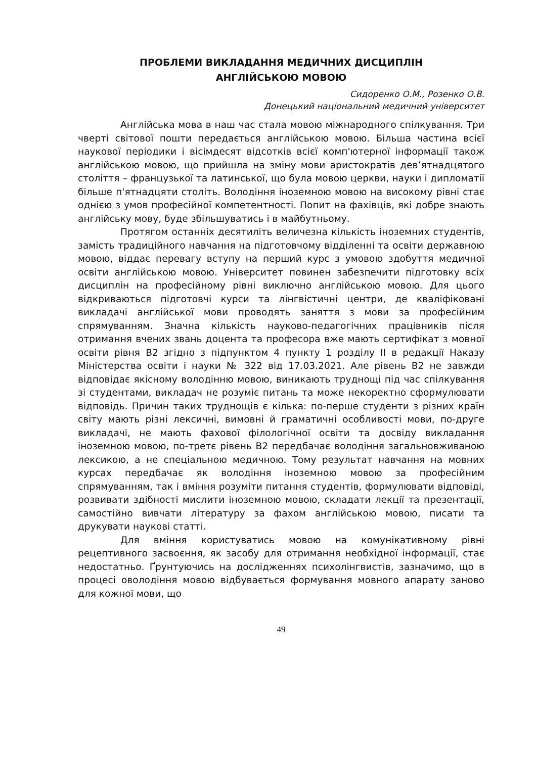ПРОБЛЕМИ ВИКЛАДАННЯ МЕДИЧНИХ ДИСЦИПЛІН
АНГЛІЙСЬКОЮ МОВОЮ
Сидоренко О.М., Розенко О.В.
Донецький національний медичний університет
Англійська мова в наш час стала мовою міжнародного спілкування. Три чверті світової пошти передається англійською мовою. Більша частина всієї наукової періодики і вісімдесят відсотків всієї комп'ютерної інформації також англійською мовою, що прийшла на зміну мови аристократів дев’ятнадцятого століття – французької та латинської, що була мовою церкви, науки і дипломатії більше п'ятнадцяти століть. Володіння іноземною мовою на високому рівні стає однією з умов професійної компетентності. Попит на фахівців, які добре знають англійську мову, буде збільшуватись і в майбутньому.
Протягом останніх десятиліть величезна кількість іноземних студентів, замість традиційного навчання на підготовчому відділенні та освіти державною мовою, віддає перевагу вступу на перший курс з умовою здобуття медичної освіти англійською мовою. Університет повинен забезпечити підготовку всіх дисциплін на професійному рівні виключно англійською мовою. Для цього відкриваються підготовчі курси та лінгвістичні центри, де кваліфіковані викладачі англійської мови проводять заняття з мови за професійним спрямуванням. Значна кількість науково-педагогічних працівників після отримання вчених звань доцента та професора вже мають сертифікат з мовної освіти рівня В2 згідно з підпунктом 4 пункту 1 розділу ІІ в редакції Наказу Міністерства освіти і науки № 322 від 17.03.2021. Але рівень В2 не завжди відповідає якісному володінню мовою, виникають труднощі під час спілкування зі студентами, викладач не розуміє питань та може некоректно сформулювати відповідь. Причин таких труднощів є кілька: по-перше студенти з різних країн світу мають різні лексичні, вимовні й граматичні особливості мови, по-друге викладачі, не мають фахової філологічної освіти та досвіду викладання іноземною мовою, по-третє рівень В2 передбачає володіння загальновживаною лексикою, а не спеціальною медичною. Тому результат навчання на мовних курсах передбачає як володіння іноземною мовою за професійним спрямуванням, так і вміння розуміти питання студентів, формулювати відповіді, розвивати здібності мислити іноземною мовою, складати лекції та презентації, самостійно вивчати літературу за фахом англійською мовою, писати та друкувати наукові статті.
Для вміння користуватись мовою на комунікативному рівні рецептивного засвоєння, як засобу для отримання необхідної інформації, стає недостатньо. Ґрунтуючись на дослідженнях психолінгвистів, зазначимо, що в процесі оволодіння мовою відбувається формування мовного апарату заново для кожної мови, що
49